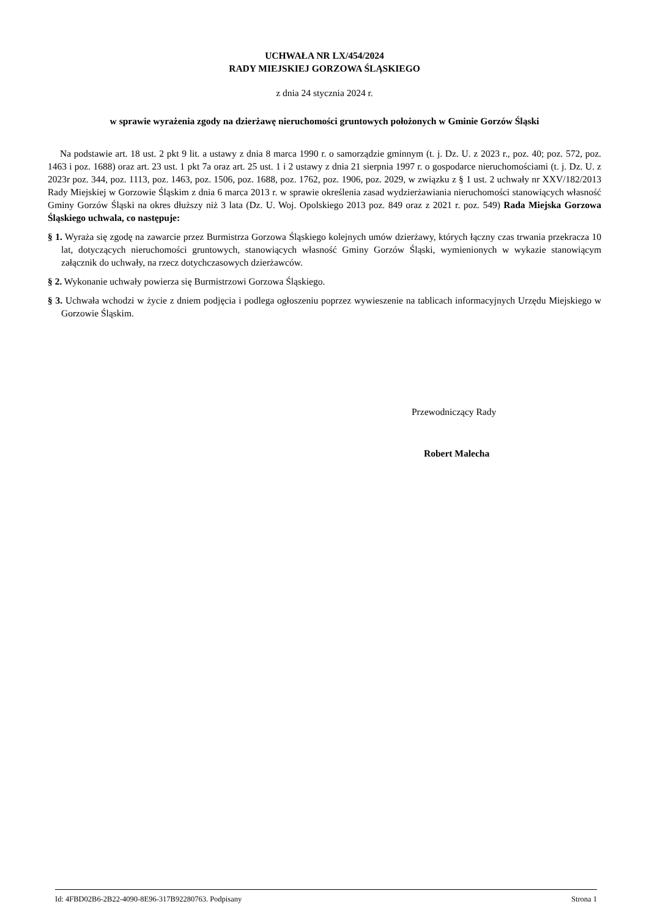UCHWAŁA NR LX/454/2024
RADY MIEJSKIEJ GORZOWA ŚLĄSKIEGO
z dnia 24 stycznia 2024 r.
w sprawie wyrażenia zgody na dzierżawę nieruchomości gruntowych położonych w Gminie Gorzów Śląski
Na podstawie art. 18 ust. 2 pkt 9 lit. a ustawy z dnia 8 marca 1990 r. o samorządzie gminnym (t. j. Dz. U. z 2023 r., poz. 40; poz. 572, poz. 1463 i poz. 1688) oraz art. 23 ust. 1 pkt 7a oraz art. 25 ust. 1 i 2 ustawy z dnia 21 sierpnia 1997 r. o gospodarce nieruchomościami (t. j. Dz. U. z 2023r poz. 344, poz. 1113, poz. 1463, poz. 1506, poz. 1688, poz. 1762, poz. 1906, poz. 2029, w związku z § 1 ust. 2 uchwały nr XXV/182/2013 Rady Miejskiej w Gorzowie Śląskim z dnia 6 marca 2013 r. w sprawie określenia zasad wydzierżawiania nieruchomości stanowiących własność Gminy Gorzów Śląski na okres dłuższy niż 3 lata (Dz. U. Woj. Opolskiego 2013 poz. 849 oraz z 2021 r. poz. 549) Rada Miejska Gorzowa Śląskiego uchwala, co następuje:
§ 1. Wyraża się zgodę na zawarcie przez Burmistrza Gorzowa Śląskiego kolejnych umów dzierżawy, których łączny czas trwania przekracza 10 lat, dotyczących nieruchomości gruntowych, stanowiących własność Gminy Gorzów Śląski, wymienionych w wykazie stanowiącym załącznik do uchwały, na rzecz dotychczasowych dzierżawców.
§ 2. Wykonanie uchwały powierza się Burmistrzowi Gorzowa Śląskiego.
§ 3. Uchwała wchodzi w życie z dniem podjęcia i podlega ogłoszeniu poprzez wywieszenie na tablicach informacyjnych Urzędu Miejskiego w Gorzowie Śląskim.
Przewodniczący Rady
Robert Malecha
Id: 4FBD02B6-2B22-4090-8E96-317B92280763. Podpisany Strona 1